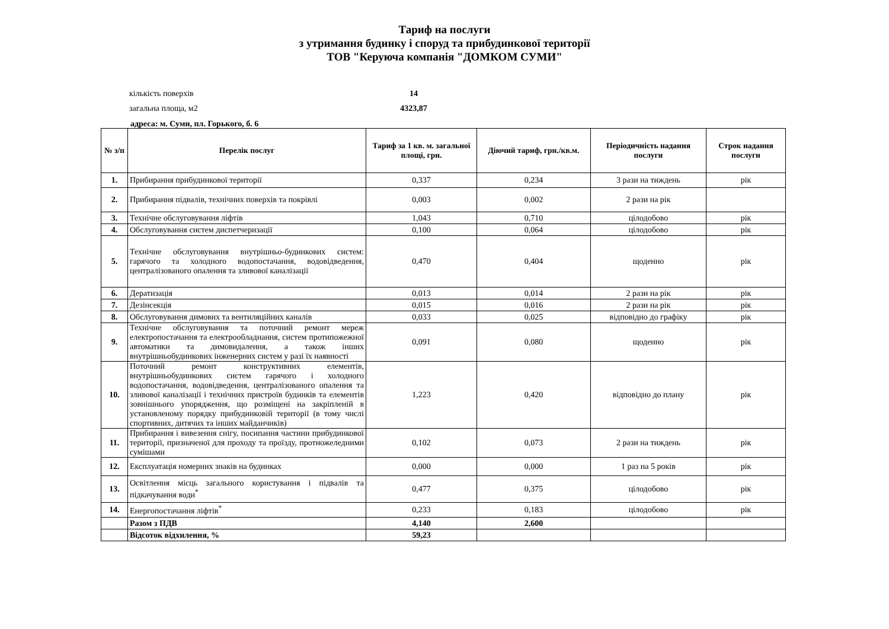Тариф на послуги
з утримання будинку і споруд та прибудинкової території
ТОВ "Керуюча компанія "ДОМКОМ СУМИ"
кількість поверхів 14
загальна площа, м2 4323,87
адреса: м. Суми, пл. Горького, б. 6
| № з/п | Перелік послуг | Тариф за 1 кв. м. загальної площі, грн. | Діючий тариф, грн./кв.м. | Періодичність надання послуги | Строк надання послуги |
| --- | --- | --- | --- | --- | --- |
| 1. | Прибирання прибудинкової території | 0,337 | 0,234 | 3 рази на тиждень | рік |
| 2. | Прибирання підвалів, технічних поверхів та покрівлі | 0,003 | 0,002 | 2 рази на рік | |
| 3. | Технічне обслуговування ліфтів | 1,043 | 0,710 | цілодобово | рік |
| 4. | Обслуговування систем диспетчеризації | 0,100 | 0,064 | цілодобово | рік |
| 5. | Технічне обслуговування внутрішньо-будинкових систем: гарячого та холодного водопостачання, водовідведення, централізованого опалення та зливової каналізації | 0,470 | 0,404 | щоденно | рік |
| 6. | Дератизація | 0,013 | 0,014 | 2 рази на рік | рік |
| 7. | Дезінсекція | 0,015 | 0,016 | 2 рази на рік | рік |
| 8. | Обслуговування димових та вентиляційних каналів | 0,033 | 0,025 | відповідно до графіку | рік |
| 9. | Технічне обслуговування та поточний ремонт мереж електропостачання та електрообладнання, систем протипожежної автоматики та димовидалення, а також інших внутрішньобудинкових інженерних систем у разі їх наявності | 0,091 | 0,080 | щоденно | рік |
| 10. | Поточний ремонт конструктивних елементів, внутрішньобудинкових систем гарячого і холодного водопостачання, водовідведення, централізованого опалення та зливової каналізації і технічних пристроїв будинків та елементів зовнішнього упорядження, що розміщені на закріпленій в установленому порядку прибудинковій території (в тому числі спортивних, дитячих та інших майданчиків) | 1,223 | 0,420 | відповідно до плану | рік |
| 11. | Прибирання і вивезення снігу, посипання частини прибудинкової території, призначеної для проходу та проїзду, протиожеледними сумішами | 0,102 | 0,073 | 2 рази на тиждень | рік |
| 12. | Експлуатація номерних знаків на будинках | 0,000 | 0,000 | 1 раз на 5 років | рік |
| 13. | Освітлення місць загального користування і підвалів та підкачування води<sup>*</sup> | 0,477 | 0,375 | цілодобово | рік |
| 14. | Енергопостачання ліфтів<sup>*</sup> | 0,233 | 0,183 | цілодобово | рік |
| | Разом з ПДВ | 4,140 | 2,600 | | |
| | Відсоток відхилення, % | 59,23 | | | |